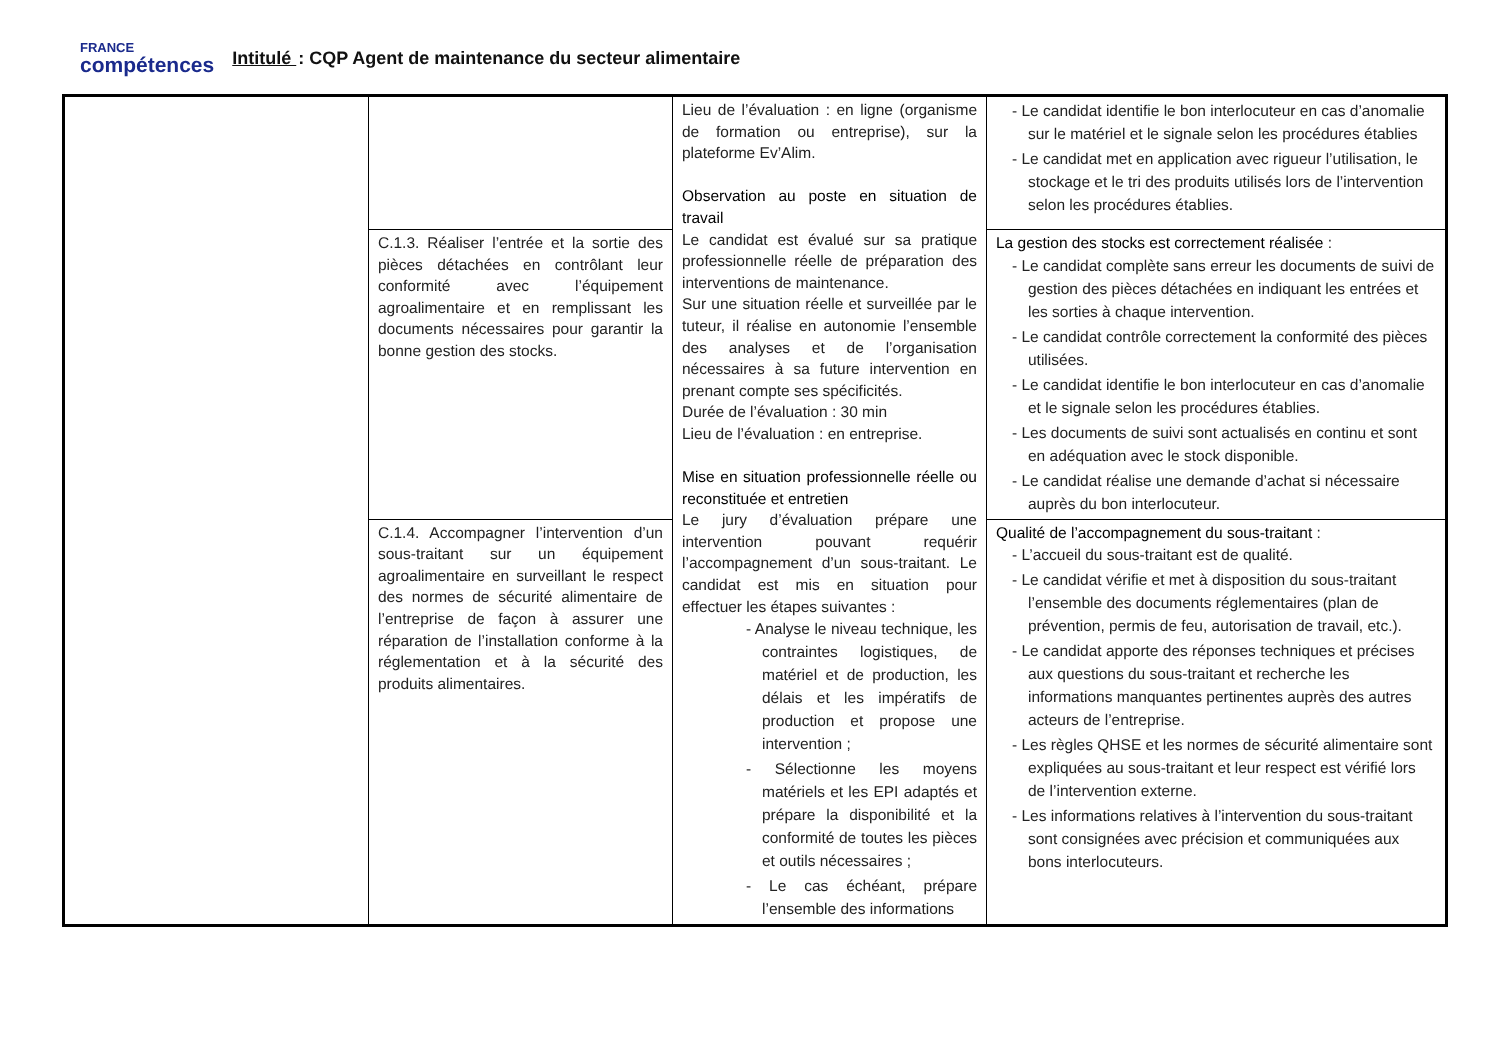FRANCE
compétences
Intitulé : CQP Agent de maintenance du secteur alimentaire
| | | Lieu de l’évaluation : en ligne (organisme de formation ou entreprise), sur la plateforme Ev’Alim. Observation au poste en situation de travail Le candidat est évalué sur sa pratique professionnelle réelle de préparation des interventions de maintenance. Sur une situation réelle et surveillée par le tuteur, il réalise en autonomie l’ensemble des analyses et de l’organisation nécessaires à sa future intervention en prenant compte ses spécificités. Durée de l’évaluation : 30 min Lieu de l’évaluation : en entreprise. Mise en situation professionnelle réelle ou reconstituée et entretien Le jury d’évaluation prépare une intervention pouvant requérir l’accompagnement d’un sous-traitant. Le candidat est mis en situation pour effectuer les étapes suivantes : - Analyse le niveau technique, les contraintes logistiques, de matériel et de production, les délais et les impératifs de production et propose une intervention ; - Sélectionne les moyens matériels et les EPI adaptés et prépare la disponibilité et la conformité de toutes les pièces et outils nécessaires ; - Le cas échéant, prépare l’ensemble des informations | - Le candidat identifie le bon interlocuteur en cas d’anomalie sur le matériel et le signale selon les procédures établies - Le candidat met en application avec rigueur l’utilisation, le stockage et le tri des produits utilisés lors de l’intervention selon les procédures établies. |
| | C.1.3. Réaliser l’entrée et la sortie des pièces détachées en contrôlant leur conformité avec l’équipement agroalimentaire et en remplissant les documents nécessaires pour garantir la bonne gestion des stocks. | | La gestion des stocks est correctement réalisée : - Le candidat complète sans erreur les documents de suivi de gestion des pièces détachées en indiquant les entrées et les sorties à chaque intervention. - Le candidat contrôle correctement la conformité des pièces utilisées. - Le candidat identifie le bon interlocuteur en cas d’anomalie et le signale selon les procédures établies. - Les documents de suivi sont actualisés en continu et sont en adéquation avec le stock disponible. - Le candidat réalise une demande d’achat si nécessaire auprès du bon interlocuteur. |
| | C.1.4. Accompagner l’intervention d’un sous-traitant sur un équipement agroalimentaire en surveillant le respect des normes de sécurité alimentaire de l’entreprise de façon à assurer une réparation de l’installation conforme à la réglementation et à la sécurité des produits alimentaires. | | Qualité de l’accompagnement du sous-traitant : - L’accueil du sous-traitant est de qualité. - Le candidat vérifie et met à disposition du sous-traitant l’ensemble des documents réglementaires (plan de prévention, permis de feu, autorisation de travail, etc.). - Le candidat apporte des réponses techniques et précises aux questions du sous-traitant et recherche les informations manquantes pertinentes auprès des autres acteurs de l’entreprise. - Les règles QHSE et les normes de sécurité alimentaire sont expliquées au sous-traitant et leur respect est vérifié lors de l’intervention externe. - Les informations relatives à l’intervention du sous-traitant sont consignées avec précision et communiquées aux bons interlocuteurs. |